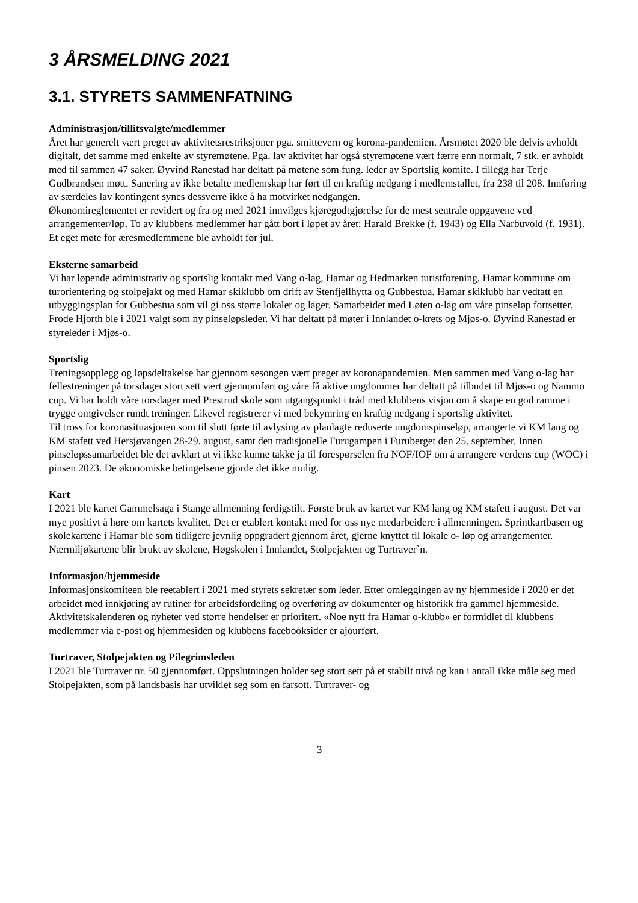3 ÅRSMELDING 2021
3.1. STYRETS SAMMENFATNING
Administrasjon/tillitsvalgte/medlemmer
Året har generelt vært preget av aktivitetsrestriksjoner pga. smittevern og korona-pandemien. Årsmøtet 2020 ble delvis avholdt digitalt, det samme med enkelte av styremøtene. Pga. lav aktivitet har også styremøtene vært færre enn normalt, 7 stk. er avholdt med til sammen 47 saker. Øyvind Ranestad har deltatt på møtene som fung. leder av Sportslig komite. I tillegg har Terje Gudbrandsen møtt. Sanering av ikke betalte medlemskap har ført til en kraftig nedgang i medlemstallet, fra 238 til 208. Innføring av særdeles lav kontingent synes dessverre ikke å ha motvirket nedgangen.
Økonomireglementet er revidert og fra og med 2021 innvilges kjøregodtgjørelse for de mest sentrale oppgavene ved arrangementer/løp. To av klubbens medlemmer har gått bort i løpet av året: Harald Brekke (f. 1943) og Ella Narbuvold (f. 1931). Et eget møte for æresmedlemmene ble avholdt før jul.
Eksterne samarbeid
Vi har løpende administrativ og sportslig kontakt med Vang o-lag, Hamar og Hedmarken turistforening, Hamar kommune om turorientering og stolpejakt og med Hamar skiklubb om drift av Stenfjellhytta og Gubbestua. Hamar skiklubb har vedtatt en utbyggingsplan for Gubbestua som vil gi oss større lokaler og lager. Samarbeidet med Løten o-lag om våre pinseløp fortsetter. Frode Hjorth ble i 2021 valgt som ny pinseløpsleder. Vi har deltatt på møter i Innlandet o-krets og Mjøs-o. Øyvind Ranestad er styreleder i Mjøs-o.
Sportslig
Treningsopplegg og løpsdeltakelse har gjennom sesongen vært preget av koronapandemien. Men sammen med Vang o-lag har fellestreninger på torsdager stort sett vært gjennomført og våre få aktive ungdommer har deltatt på tilbudet til Mjøs-o og Nammo cup. Vi har holdt våre torsdager med Prestrud skole som utgangspunkt i tråd med klubbens visjon om å skape en god ramme i trygge omgivelser rundt treninger. Likevel registrerer vi med bekymring en kraftig nedgang i sportslig aktivitet.
Til tross for koronasituasjonen som til slutt førte til avlysing av planlagte reduserte ungdomspinseløp, arrangerte vi KM lang og KM stafett ved Hersjøvangen 28-29. august, samt den tradisjonelle Furugampen i Furuberget den 25. september. Innen pinseløpssamarbeidet ble det avklart at vi ikke kunne takke ja til forespørselen fra NOF/IOF om å arrangere verdens cup (WOC) i pinsen 2023. De økonomiske betingelsene gjorde det ikke mulig.
Kart
I 2021 ble kartet Gammelsaga i Stange allmenning ferdigstilt. Første bruk av kartet var KM lang og KM stafett i august. Det var mye positivt å høre om kartets kvalitet. Det er etablert kontakt med for oss nye medarbeidere i allmenningen. Sprintkartbasen og skolekartene i Hamar ble som tidligere jevnlig oppgradert gjennom året, gjerne knyttet til lokale o- løp og arrangementer. Nærmiljøkartene blir brukt av skolene, Høgskolen i Innlandet, Stolpejakten og Turtraver`n.
Informasjon/hjemmeside
Informasjonskomiteen ble reetablert i 2021 med styrets sekretær som leder. Etter omleggingen av ny hjemmeside i 2020 er det arbeidet med innkjøring av rutiner for arbeidsfordeling og overføring av dokumenter og historikk fra gammel hjemmeside. Aktivitetskalenderen og nyheter ved større hendelser er prioritert. «Noe nytt fra Hamar o-klubb» er formidlet til klubbens medlemmer via e-post og hjemmesiden og klubbens facebooksider er ajourført.
Turtraver, Stolpejakten og Pilegrimsleden
I 2021 ble Turtraver nr. 50 gjennomført. Oppslutningen holder seg stort sett på et stabilt nivå og kan i antall ikke måle seg med Stolpejakten, som på landsbasis har utviklet seg som en farsott. Turtraver- og
3